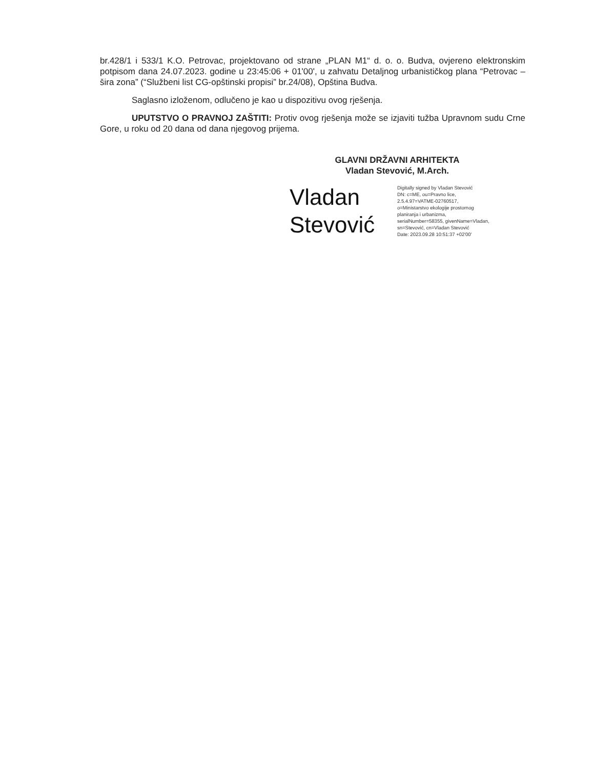br.428/1 i 533/1 K.O. Petrovac, projektovano od strane „PLAN M1“ d. o. o. Budva, ovjereno elektronskim potpisom dana 24.07.2023. godine u 23:45:06 + 01'00', u zahvatu Detaljnog urbanističkog plana “Petrovac – šira zona” (“Službeni list CG-opštinski propisi” br.24/08), Opština Budva.
Saglasno izloženom, odlučeno je kao u dispozitivu ovog rješenja.
UPUTSTVO O PRAVNOJ ZAŠTITI: Protiv ovog rješenja može se izjaviti tužba Upravnom sudu Crne Gore, u roku od 20 dana od dana njegovog prijema.
GLAVNI DRŽAVNI ARHITEKTA
Vladan Stevović, M.Arch.
Vladan
Stevović
Digitally signed by Vladan Stevović
DN: c=ME, ou=Pravno lice,
2.5.4.97=VATME-02760517,
o=Ministarstvo ekologije prostornog
planiranja i urbanizma,
serialNumber=58355, givenName=Vladan,
sn=Stevović, cn=Vladan Stevović
Date: 2023.09.28 10:51:37 +02'00'